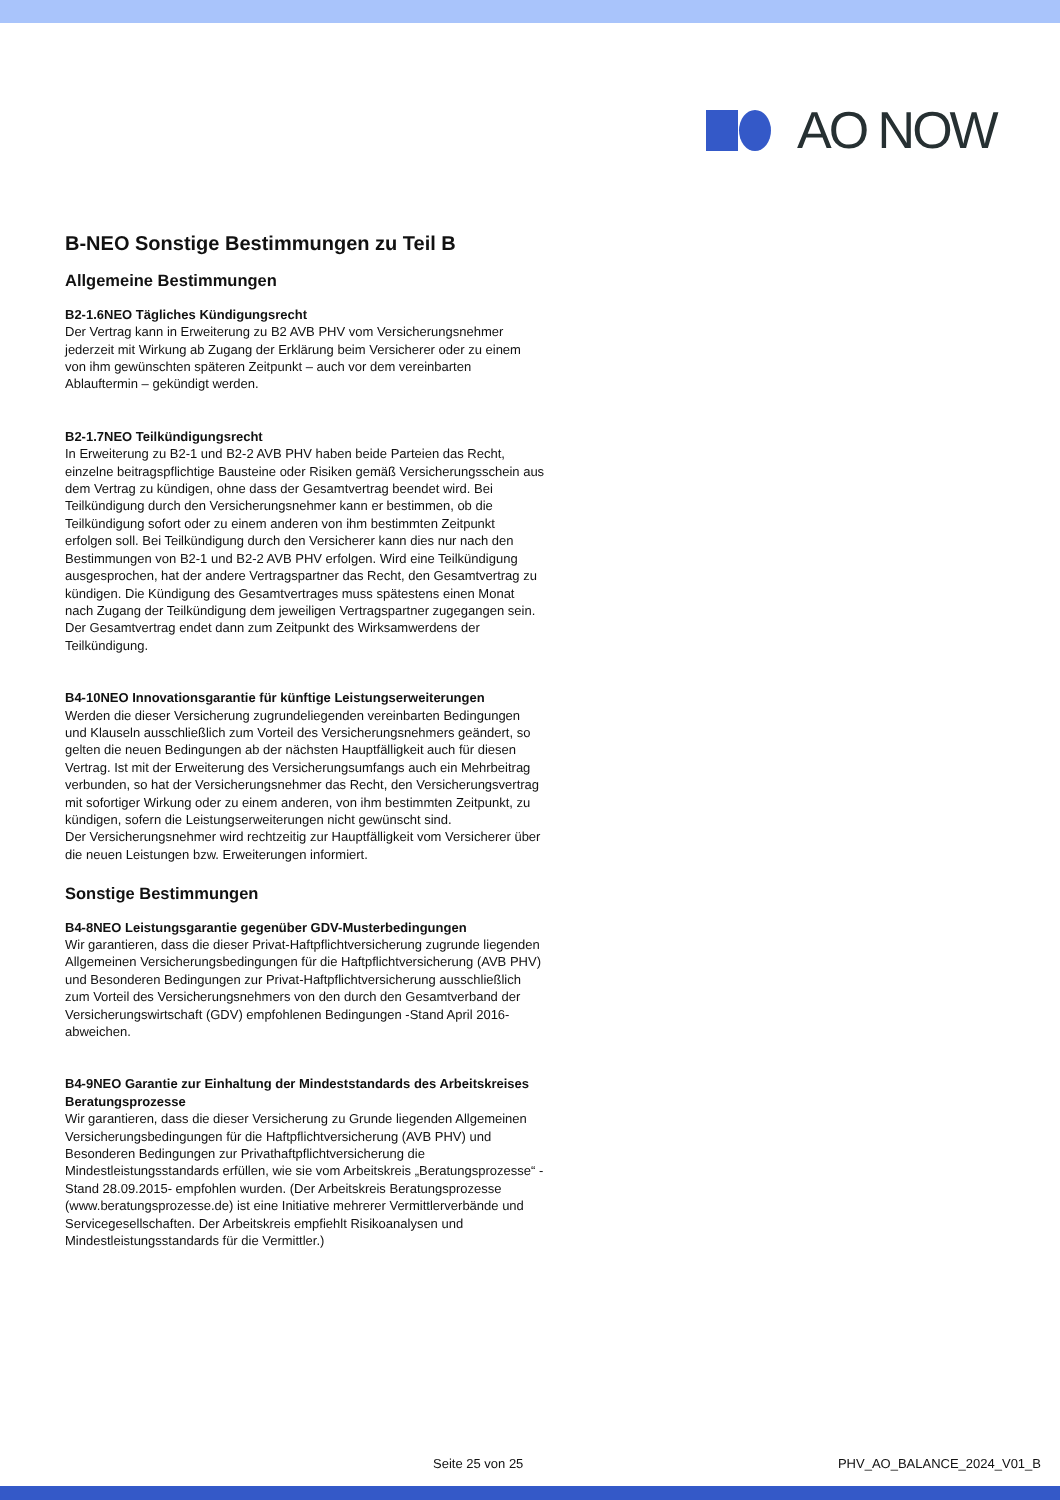AO NOW
B-NEO Sonstige Bestimmungen zu Teil B
Allgemeine Bestimmungen
B2-1.6NEO Tägliches Kündigungsrecht
Der Vertrag kann in Erweiterung zu B2 AVB PHV vom Versicherungsnehmer jederzeit mit Wirkung ab Zugang der Erklärung beim Versicherer oder zu einem von ihm gewünschten späteren Zeitpunkt – auch vor dem vereinbarten Ablauftermin – gekündigt werden.
B2-1.7NEO Teilkündigungsrecht
In Erweiterung zu B2-1 und B2-2 AVB PHV haben beide Parteien das Recht, einzelne beitragspflichtige Bausteine oder Risiken gemäß Versicherungsschein aus dem Vertrag zu kündigen, ohne dass der Gesamtvertrag beendet wird. Bei Teilkündigung durch den Versicherungsnehmer kann er bestimmen, ob die Teilkündigung sofort oder zu einem anderen von ihm bestimmten Zeitpunkt erfolgen soll. Bei Teilkündigung durch den Versicherer kann dies nur nach den Bestimmungen von B2-1 und B2-2 AVB PHV erfolgen. Wird eine Teilkündigung ausgesprochen, hat der andere Vertragspartner das Recht, den Gesamtvertrag zu kündigen. Die Kündigung des Gesamtvertrages muss spätestens einen Monat nach Zugang der Teilkündigung dem jeweiligen Vertragspartner zugegangen sein. Der Gesamtvertrag endet dann zum Zeitpunkt des Wirksamwerdens der Teilkündigung.
B4-10NEO Innovationsgarantie für künftige Leistungserweiterungen
Werden die dieser Versicherung zugrundeliegenden vereinbarten Bedingungen und Klauseln ausschließlich zum Vorteil des Versicherungsnehmers geändert, so gelten die neuen Bedingungen ab der nächsten Hauptfälligkeit auch für diesen Vertrag. Ist mit der Erweiterung des Versicherungsumfangs auch ein Mehrbeitrag verbunden, so hat der Versicherungsnehmer das Recht, den Versicherungsvertrag mit sofortiger Wirkung oder zu einem anderen, von ihm bestimmten Zeitpunkt, zu kündigen, sofern die Leistungserweiterungen nicht gewünscht sind.
Der Versicherungsnehmer wird rechtzeitig zur Hauptfälligkeit vom Versicherer über die neuen Leistungen bzw. Erweiterungen informiert.
Sonstige Bestimmungen
B4-8NEO Leistungsgarantie gegenüber GDV-Musterbedingungen
Wir garantieren, dass die dieser Privat-Haftpflichtversicherung zugrunde liegenden Allgemeinen Versicherungsbedingungen für die Haftpflichtversicherung (AVB PHV) und Besonderen Bedingungen zur Privat-Haftpflichtversicherung ausschließlich zum Vorteil des Versicherungsnehmers von den durch den Gesamtverband der Versicherungswirtschaft (GDV) empfohlenen Bedingungen -Stand April 2016- abweichen.
B4-9NEO Garantie zur Einhaltung der Mindeststandards des Arbeitskreises Beratungsprozesse
Wir garantieren, dass die dieser Versicherung zu Grunde liegenden Allgemeinen Versicherungsbedingungen für die Haftpflichtversicherung (AVB PHV) und Besonderen Bedingungen zur Privathaftpflichtversicherung die Mindestleistungsstandards erfüllen, wie sie vom Arbeitskreis „Beratungsprozesse“ -Stand 28.09.2015- empfohlen wurden. (Der Arbeitskreis Beratungsprozesse (www.beratungsprozesse.de) ist eine Initiative mehrerer Vermittlerverbände und Servicegesellschaften. Der Arbeitskreis empfiehlt Risikoanalysen und Mindestleistungsstandards für die Vermittler.)
Seite 25 von 25 PHV_AO_BALANCE_2024_V01_B